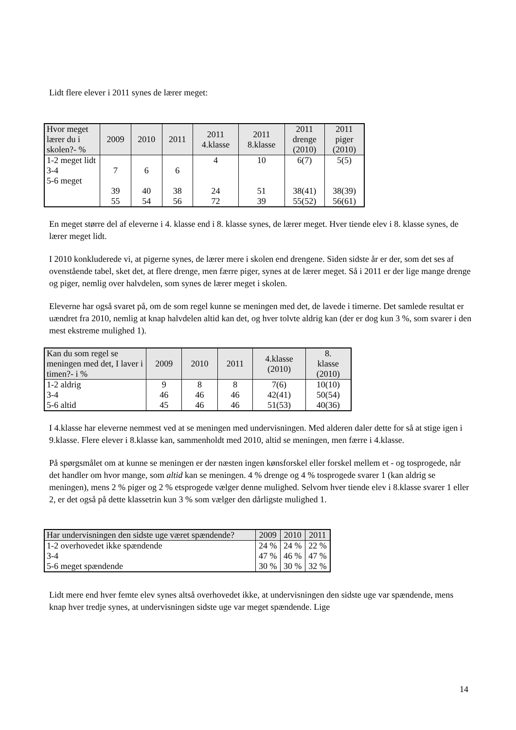Lidt flere elever i 2011 synes de lærer meget:
| Hvor meget lærer du i skolen?- % | 2009 | 2010 | 2011 | 2011 4.klasse | 2011 8.klasse | 2011 drenge (2010) | 2011 piger (2010) |
| --- | --- | --- | --- | --- | --- | --- | --- |
| 1-2 meget lidt 3-4 5-6 meget | 7 39 55 | 6 40 54 | 6 38 56 | 4 24 72 | 10 51 39 | 6(7) 38(41) 55(52) | 5(5) 38(39) 56(61) |
En meget større del af eleverne i 4. klasse end i 8. klasse synes, de lærer meget. Hver tiende elev i 8. klasse synes, de lærer meget lidt.
I 2010 konkluderede vi, at pigerne synes, de lærer mere i skolen end drengene. Siden sidste år er der, som det ses af ovenstående tabel, sket det, at flere drenge, men færre piger, synes at de lærer meget. Så i 2011 er der lige mange drenge og piger, nemlig over halvdelen, som synes de lærer meget i skolen.
Eleverne har også svaret på, om de som regel kunne se meningen med det, de lavede i timerne. Det samlede resultat er uændret fra 2010, nemlig at knap halvdelen altid kan det, og hver tolvte aldrig kan (der er dog kun 3 %, som svarer i den mest ekstreme mulighed 1).
| Kan du som regel se meningen med det, I laver i timen?- i % | 2009 | 2010 | 2011 | 4.klasse (2010) | 8. klasse (2010) |
| --- | --- | --- | --- | --- | --- |
| 1-2 aldrig 3-4 5-6 altid | 9 46 45 | 8 46 46 | 8 46 46 | 7(6) 42(41) 51(53) | 10(10) 50(54) 40(36) |
I 4.klasse har eleverne nemmest ved at se meningen med undervisningen. Med alderen daler dette for så at stige igen i 9.klasse. Flere elever i 8.klasse kan, sammenholdt med 2010, altid se meningen, men færre i 4.klasse.
På spørgsmålet om at kunne se meningen er der næsten ingen kønsforskel eller forskel mellem et - og tosprogede, når det handler om hvor mange, som altid kan se meningen. 4 % drenge og 4 % tosprogede svarer 1 (kan aldrig se meningen), mens 2 % piger og 2 % etsprogede vælger denne mulighed. Selvom hver tiende elev i 8.klasse svarer 1 eller 2, er det også på dette klassetrin kun 3 % som vælger den dårligste mulighed 1.
| Har undervisningen den sidste uge været spændende? | 2009 | 2010 | 2011 |
| --- | --- | --- | --- |
| 1-2 overhovedet ikke spændende 3-4 5-6 meget spændende | 24 % 47 % 30 % | 24 % 46 % 30 % | 22 % 47 % 32 % |
Lidt mere end hver femte elev synes altså overhovedet ikke, at undervisningen den sidste uge var spændende, mens knap hver tredje synes, at undervisningen sidste uge var meget spændende. Lige
14